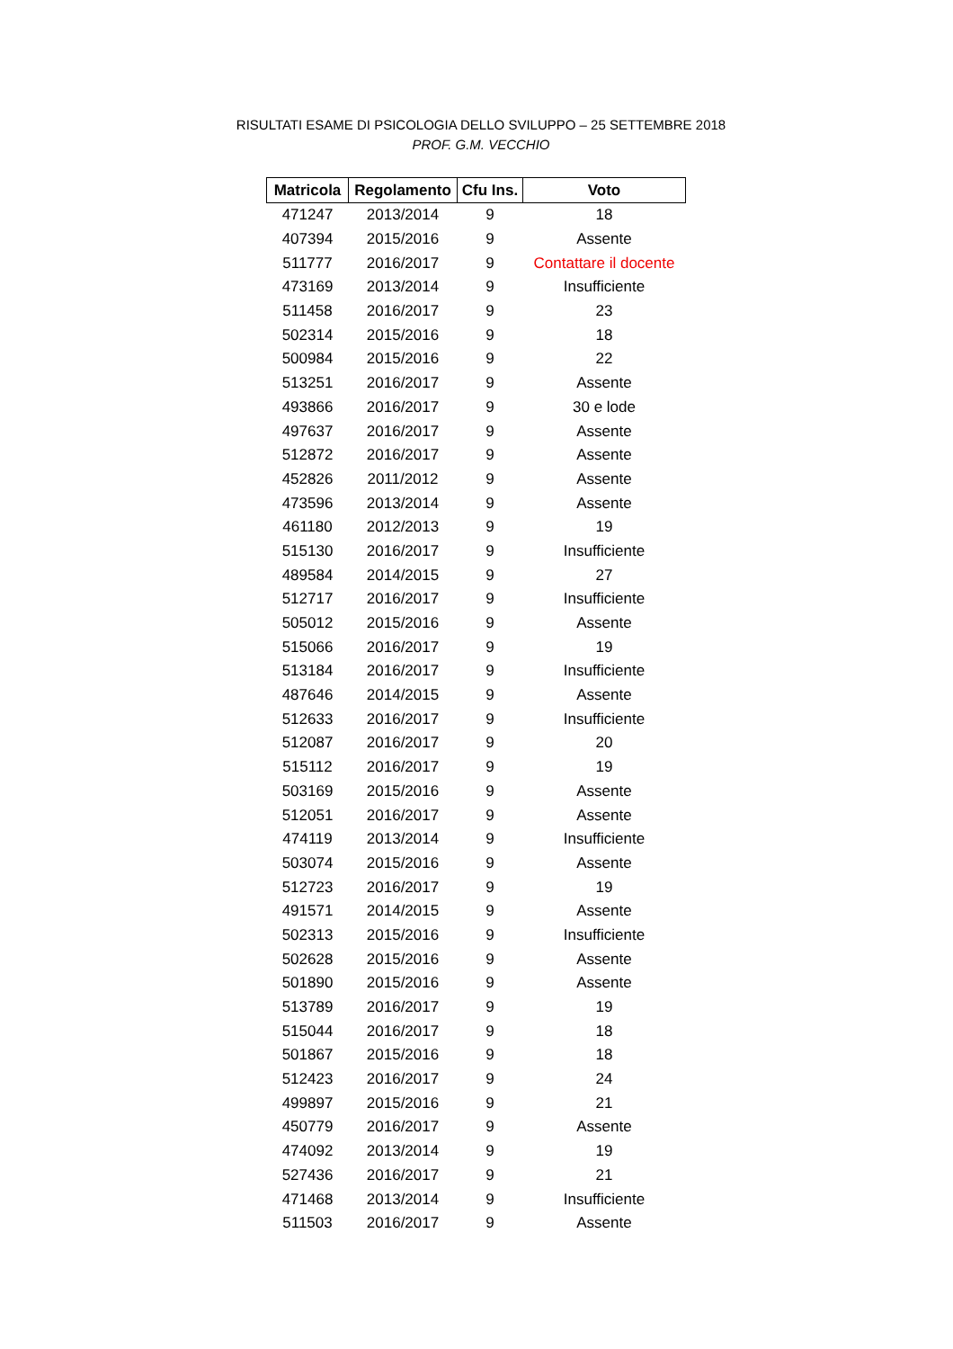RISULTATI ESAME DI PSICOLOGIA DELLO SVILUPPO – 25 SETTEMBRE 2018
PROF. G.M. VECCHIO
| Matricola | Regolamento | Cfu Ins. | Voto |
| --- | --- | --- | --- |
| 471247 | 2013/2014 | 9 | 18 |
| 407394 | 2015/2016 | 9 | Assente |
| 511777 | 2016/2017 | 9 | Contattare il docente |
| 473169 | 2013/2014 | 9 | Insufficiente |
| 511458 | 2016/2017 | 9 | 23 |
| 502314 | 2015/2016 | 9 | 18 |
| 500984 | 2015/2016 | 9 | 22 |
| 513251 | 2016/2017 | 9 | Assente |
| 493866 | 2016/2017 | 9 | 30 e lode |
| 497637 | 2016/2017 | 9 | Assente |
| 512872 | 2016/2017 | 9 | Assente |
| 452826 | 2011/2012 | 9 | Assente |
| 473596 | 2013/2014 | 9 | Assente |
| 461180 | 2012/2013 | 9 | 19 |
| 515130 | 2016/2017 | 9 | Insufficiente |
| 489584 | 2014/2015 | 9 | 27 |
| 512717 | 2016/2017 | 9 | Insufficiente |
| 505012 | 2015/2016 | 9 | Assente |
| 515066 | 2016/2017 | 9 | 19 |
| 513184 | 2016/2017 | 9 | Insufficiente |
| 487646 | 2014/2015 | 9 | Assente |
| 512633 | 2016/2017 | 9 | Insufficiente |
| 512087 | 2016/2017 | 9 | 20 |
| 515112 | 2016/2017 | 9 | 19 |
| 503169 | 2015/2016 | 9 | Assente |
| 512051 | 2016/2017 | 9 | Assente |
| 474119 | 2013/2014 | 9 | Insufficiente |
| 503074 | 2015/2016 | 9 | Assente |
| 512723 | 2016/2017 | 9 | 19 |
| 491571 | 2014/2015 | 9 | Assente |
| 502313 | 2015/2016 | 9 | Insufficiente |
| 502628 | 2015/2016 | 9 | Assente |
| 501890 | 2015/2016 | 9 | Assente |
| 513789 | 2016/2017 | 9 | 19 |
| 515044 | 2016/2017 | 9 | 18 |
| 501867 | 2015/2016 | 9 | 18 |
| 512423 | 2016/2017 | 9 | 24 |
| 499897 | 2015/2016 | 9 | 21 |
| 450779 | 2016/2017 | 9 | Assente |
| 474092 | 2013/2014 | 9 | 19 |
| 527436 | 2016/2017 | 9 | 21 |
| 471468 | 2013/2014 | 9 | Insufficiente |
| 511503 | 2016/2017 | 9 | Assente |